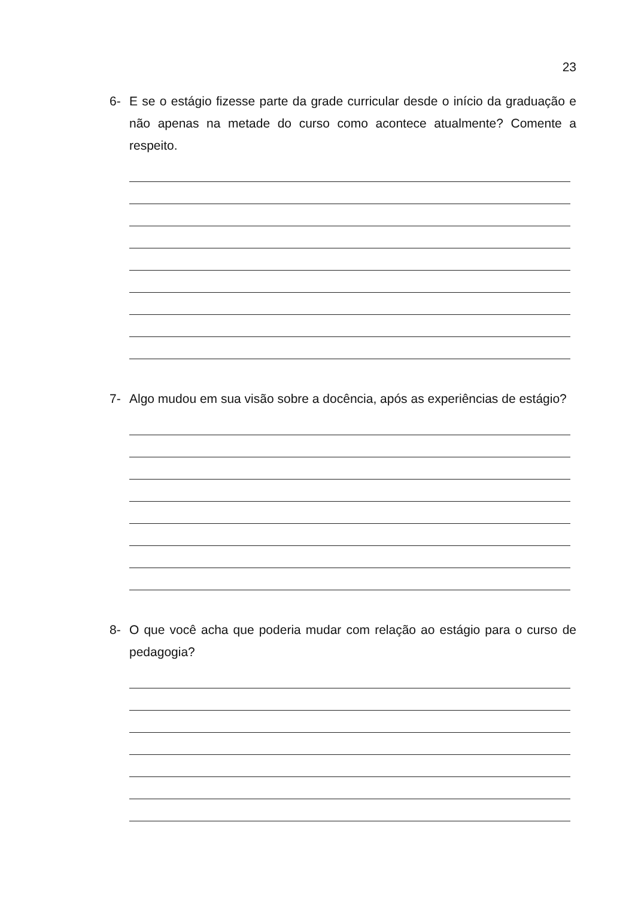23
6- E se o estágio fizesse parte da grade curricular desde o início da graduação e não apenas na metade do curso como acontece atualmente? Comente a respeito.
7- Algo mudou em sua visão sobre a docência, após as experiências de estágio?
8- O que você acha que poderia mudar com relação ao estágio para o curso de pedagogia?